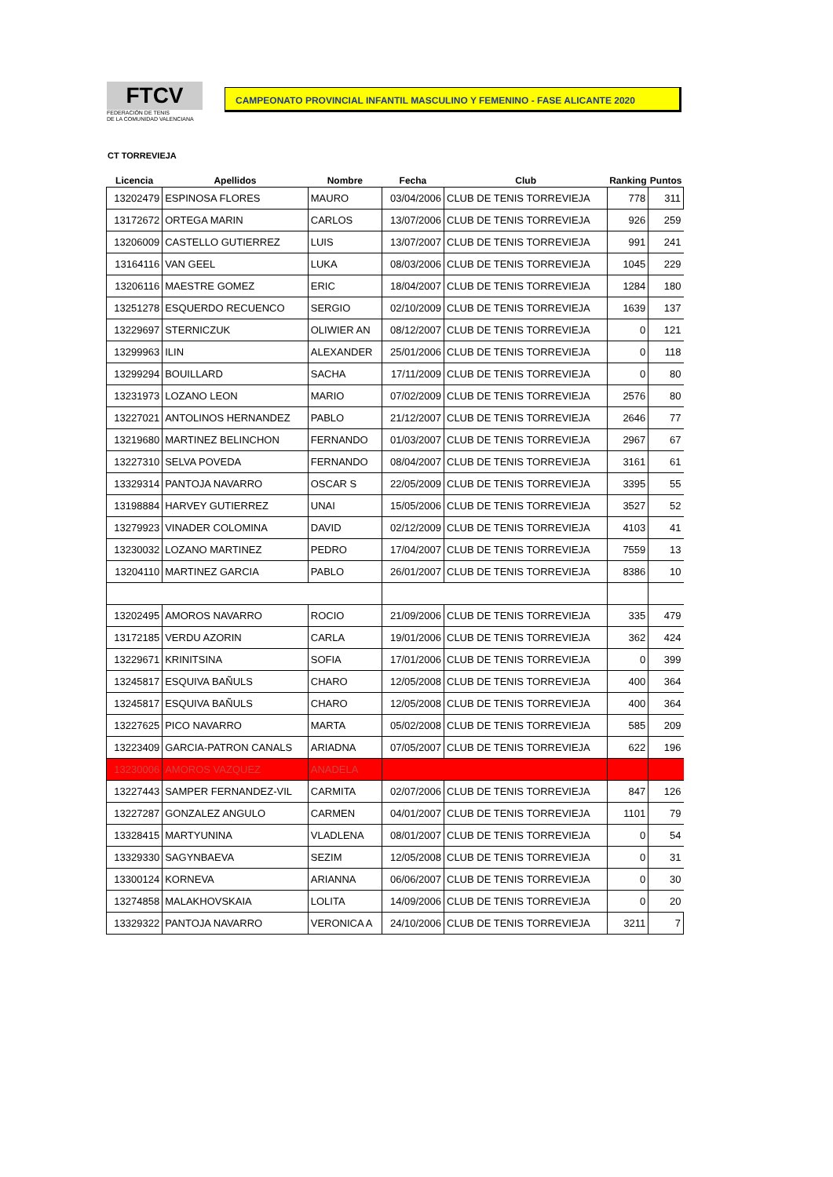FTCV
FEDERACIÓN DE TENIS
DE LA COMUNIDAD VALENCIANA
CAMPEONATO PROVINCIAL INFANTIL MASCULINO Y FEMENINO - FASE ALICANTE 2020
CT TORREVIEJA
| Licencia | Apellidos | Nombre | Fecha | Club | Ranking | Puntos |
| --- | --- | --- | --- | --- | --- | --- |
| 13202479 | ESPINOSA FLORES | MAURO | 03/04/2006 | CLUB DE TENIS TORREVIEJA | 778 | 311 |
| 13172672 | ORTEGA MARIN | CARLOS | 13/07/2006 | CLUB DE TENIS TORREVIEJA | 926 | 259 |
| 13206009 | CASTELLO GUTIERREZ | LUIS | 13/07/2007 | CLUB DE TENIS TORREVIEJA | 991 | 241 |
| 13164116 | VAN GEEL | LUKA | 08/03/2006 | CLUB DE TENIS TORREVIEJA | 1045 | 229 |
| 13206116 | MAESTRE GOMEZ | ERIC | 18/04/2007 | CLUB DE TENIS TORREVIEJA | 1284 | 180 |
| 13251278 | ESQUERDO RECUENCO | SERGIO | 02/10/2009 | CLUB DE TENIS TORREVIEJA | 1639 | 137 |
| 13229697 | STERNICZUK | OLIWIER AN | 08/12/2007 | CLUB DE TENIS TORREVIEJA | 0 | 121 |
| 13299963 | ILIN | ALEXANDER | 25/01/2006 | CLUB DE TENIS TORREVIEJA | 0 | 118 |
| 13299294 | BOUILLARD | SACHA | 17/11/2009 | CLUB DE TENIS TORREVIEJA | 0 | 80 |
| 13231973 | LOZANO LEON | MARIO | 07/02/2009 | CLUB DE TENIS TORREVIEJA | 2576 | 80 |
| 13227021 | ANTOLINOS HERNANDEZ | PABLO | 21/12/2007 | CLUB DE TENIS TORREVIEJA | 2646 | 77 |
| 13219680 | MARTINEZ BELINCHON | FERNANDO | 01/03/2007 | CLUB DE TENIS TORREVIEJA | 2967 | 67 |
| 13227310 | SELVA POVEDA | FERNANDO | 08/04/2007 | CLUB DE TENIS TORREVIEJA | 3161 | 61 |
| 13329314 | PANTOJA NAVARRO | OSCAR S | 22/05/2009 | CLUB DE TENIS TORREVIEJA | 3395 | 55 |
| 13198884 | HARVEY GUTIERREZ | UNAI | 15/05/2006 | CLUB DE TENIS TORREVIEJA | 3527 | 52 |
| 13279923 | VINADER COLOMINA | DAVID | 02/12/2009 | CLUB DE TENIS TORREVIEJA | 4103 | 41 |
| 13230032 | LOZANO MARTINEZ | PEDRO | 17/04/2007 | CLUB DE TENIS TORREVIEJA | 7559 | 13 |
| 13204110 | MARTINEZ GARCIA | PABLO | 26/01/2007 | CLUB DE TENIS TORREVIEJA | 8386 | 10 |
| 13202495 | AMOROS NAVARRO | ROCIO | 21/09/2006 | CLUB DE TENIS TORREVIEJA | 335 | 479 |
| 13172185 | VERDU AZORIN | CARLA | 19/01/2006 | CLUB DE TENIS TORREVIEJA | 362 | 424 |
| 13229671 | KRINITSINA | SOFIA | 17/01/2006 | CLUB DE TENIS TORREVIEJA | 0 | 399 |
| 13245817 | ESQUIVA BAÑULS | CHARO | 12/05/2008 | CLUB DE TENIS TORREVIEJA | 400 | 364 |
| 13245817 | ESQUIVA BAÑULS | CHARO | 12/05/2008 | CLUB DE TENIS TORREVIEJA | 400 | 364 |
| 13227625 | PICO NAVARRO | MARTA | 05/02/2008 | CLUB DE TENIS TORREVIEJA | 585 | 209 |
| 13223409 | GARCIA-PATRON CANALS | ARIADNA | 07/05/2007 | CLUB DE TENIS TORREVIEJA | 622 | 196 |
| 13230006 | AMOROS VAZQUEZ | ANADELA | | | | |
| 13227443 | SAMPER FERNANDEZ-VIL | CARMITA | 02/07/2006 | CLUB DE TENIS TORREVIEJA | 847 | 126 |
| 13227287 | GONZALEZ ANGULO | CARMEN | 04/01/2007 | CLUB DE TENIS TORREVIEJA | 1101 | 79 |
| 13328415 | MARTYUNINA | VLADLENA | 08/01/2007 | CLUB DE TENIS TORREVIEJA | 0 | 54 |
| 13329330 | SAGYNBAEVA | SEZIM | 12/05/2008 | CLUB DE TENIS TORREVIEJA | 0 | 31 |
| 13300124 | KORNEVA | ARIANNA | 06/06/2007 | CLUB DE TENIS TORREVIEJA | 0 | 30 |
| 13274858 | MALAKHOVSKAIA | LOLITA | 14/09/2006 | CLUB DE TENIS TORREVIEJA | 0 | 20 |
| 13329322 | PANTOJA NAVARRO | VERONICA A | 24/10/2006 | CLUB DE TENIS TORREVIEJA | 3211 | 7 |